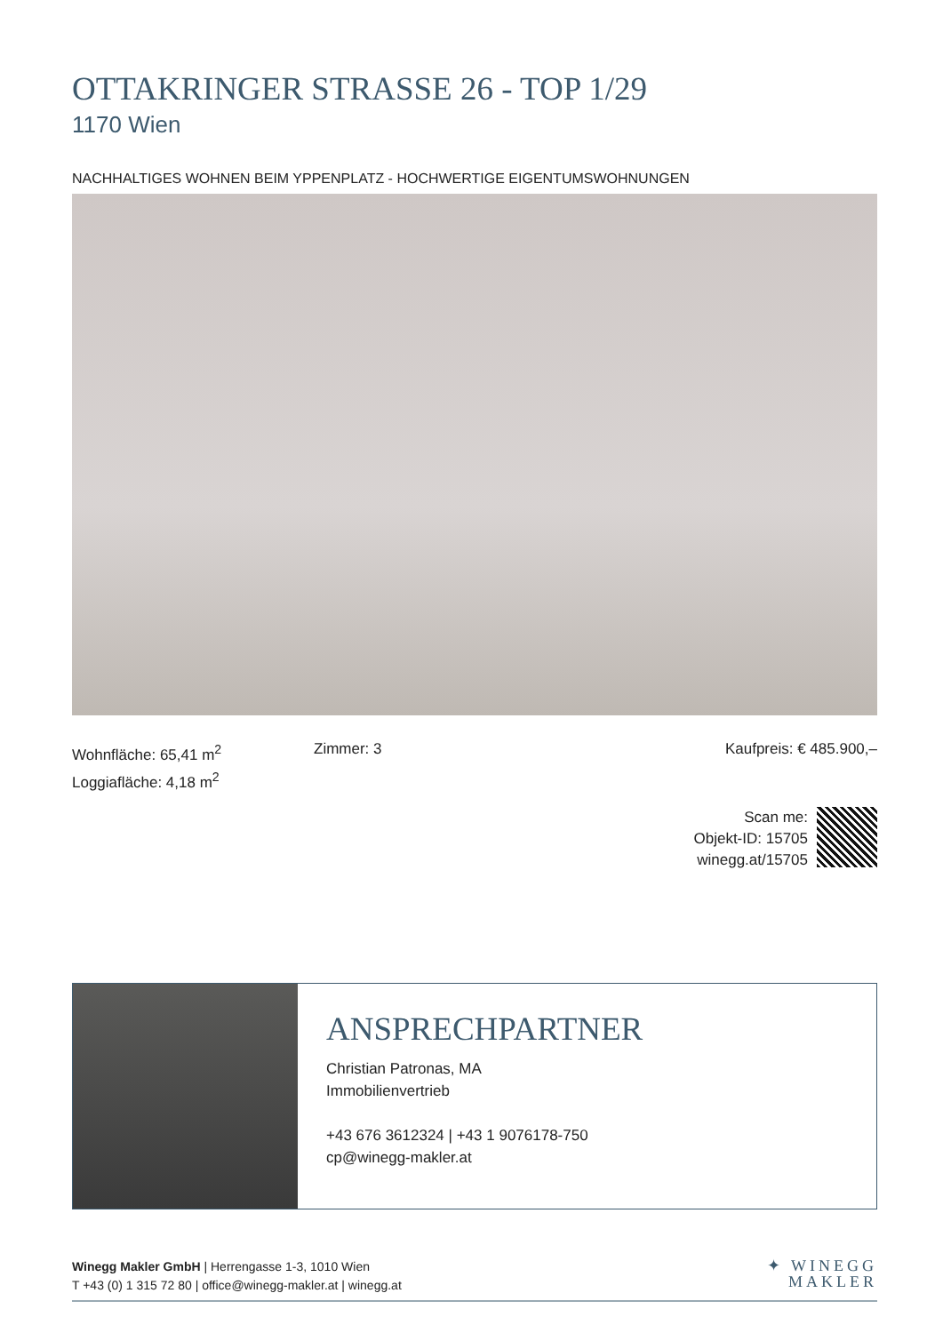OTTAKRINGER STRASSE 26 - TOP 1/29
1170 Wien
NACHHALTIGES WOHNEN BEIM YPPENPLATZ - HOCHWERTIGE EIGENTUMSWOHNUNGEN
Wohnfläche: 65,41 m<sup>2</sup>
Loggiafläche: 4,18 m<sup>2</sup>
Zimmer: 3 Kaufpreis: € 485.900,–
Scan me:
Objekt-ID: 15705
winegg.at/15705
ANSPRECHPARTNER
Christian Patronas, MA
Immobilienvertrieb
+43 676 3612324 | +43 1 9076178-750
cp@winegg-makler.at
Winegg Makler GmbH | Herrengasse 1-3, 1010 Wien
T +43 (0) 1 315 72 80 | office@winegg-makler.at | winegg.at
✦ WINEGG
MAKLER